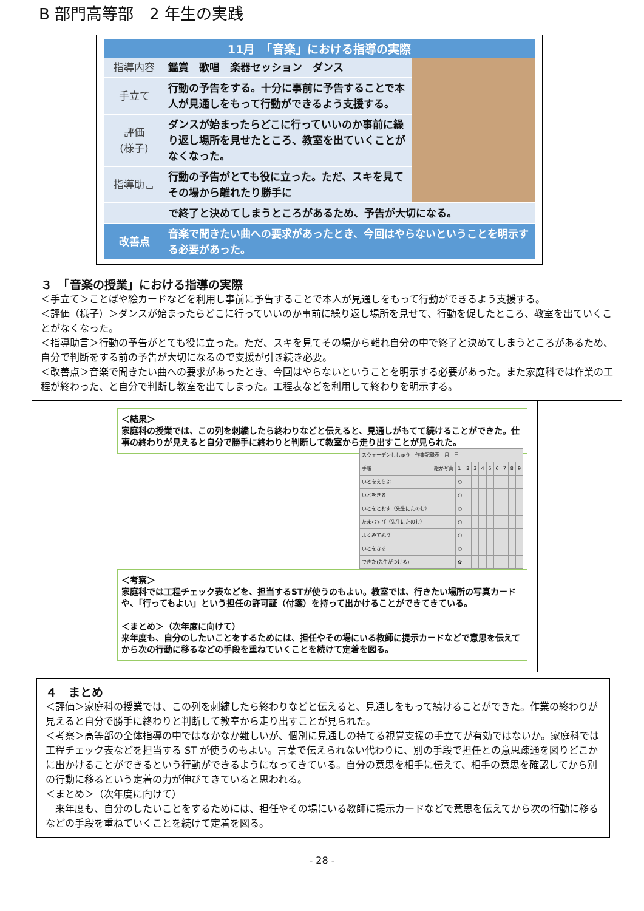B 部門高等部　2 年生の実践
| 11月 「音楽」における指導の実際 | | |
| --- | --- | --- |
| 指導内容 | 鑑賞 歌唱 楽器セッション ダンス | |
| 手立て | 行動の予告をする。十分に事前に予告することで本人が見通しをもって行動ができるよう支援する。 | |
| 評価 (様子) | ダンスが始まったらどこに行っていいのか事前に繰り返し場所を見せたところ、教室を出ていくことがなくなった。 | |
| 指導助言 | 行動の予告がとても役に立った。ただ、スキを見てその場から離れたり勝手に | |
| | で終了と決めてしまうところがあるため、予告が大切になる。 | |
| 改善点 | 音楽で聞きたい曲への要求があったとき、今回はやらないということを明示する必要があった。 | |
３　「音楽の授業」における指導の実際
＜手立て＞ことばや絵カードなどを利用し事前に予告することで本人が見通しをもって行動ができるよう支援する。
＜評価（様子）＞ダンスが始まったらどこに行っていいのか事前に繰り返し場所を見せて、行動を促したところ、教室を出ていくことがなくなった。
＜指導助言＞行動の予告がとても役に立った。ただ、スキを見てその場から離れ自分の中で終了と決めてしまうところがあるため、自分で判断をする前の予告が大切になるので支援が引き続き必要。
＜改善点＞音楽で聞きたい曲への要求があったとき、今回はやらないということを明示する必要があった。また家庭科では作業の工程が終わった、と自分で判断し教室を出てしまった。工程表などを利用して終わりを明示する。
＜結果＞
家庭科の授業では、この列を刺繍したら終わりなどと伝えると、見通しがもてて続けることができた。仕事の終わりが見えると自分で勝手に終わりと判断して教室から走り出すことが見られた。
| スウェーデンししゅう 作業記録表 月 日 | | | | | | | | | | |
| 手順 | 絵か写真 | 1 | 2 | 3 | 4 | 5 | 6 | 7 | 8 | 9 |
| いとをえらぶ | | ○ | | | | | | | | |
| いとをきる | | ○ | | | | | | | | |
| いとをとおす（先生にたのむ） | | ○ | | | | | | | | |
| たまむすび（先生にたのむ） | | ○ | | | | | | | | |
| よくみてぬう | | ○ | | | | | | | | |
| いとをきる | | ○ | | | | | | | | |
| できた(先生がつける) | | ✿ | | | | | | | | |
＜考察＞
家庭科では工程チェック表などを、担当するSTが使うのもよい。教室では、行きたい場所の写真カードや、「行ってもよい」という担任の許可証（付箋）を持って出かけることができてきている。
＜まとめ＞（次年度に向けて）
来年度も、自分のしたいことをするためには、担任やその場にいる教師に提示カードなどで意思を伝えてから次の行動に移るなどの手段を重ねていくことを続けて定着を図る。
４　まとめ
＜評価＞家庭科の授業では、この列を刺繍したら終わりなどと伝えると、見通しをもって続けることができた。作業の終わりが見えると自分で勝手に終わりと判断して教室から走り出すことが見られた。
＜考察＞高等部の全体指導の中ではなかなか難しいが、個別に見通しの持てる視覚支援の手立てが有効ではないか。家庭科では工程チェック表などを担当する ST が使うのもよい。言葉で伝えられない代わりに、別の手段で担任との意思疎通を図りどこかに出かけることができるという行動ができるようになってきている。自分の意思を相手に伝えて、相手の意思を確認してから別の行動に移るという定着の力が伸びてきていると思われる。
＜まとめ＞（次年度に向けて）
　来年度も、自分のしたいことをするためには、担任やその場にいる教師に提示カードなどで意思を伝えてから次の行動に移るなどの手段を重ねていくことを続けて定着を図る。
- 28 -